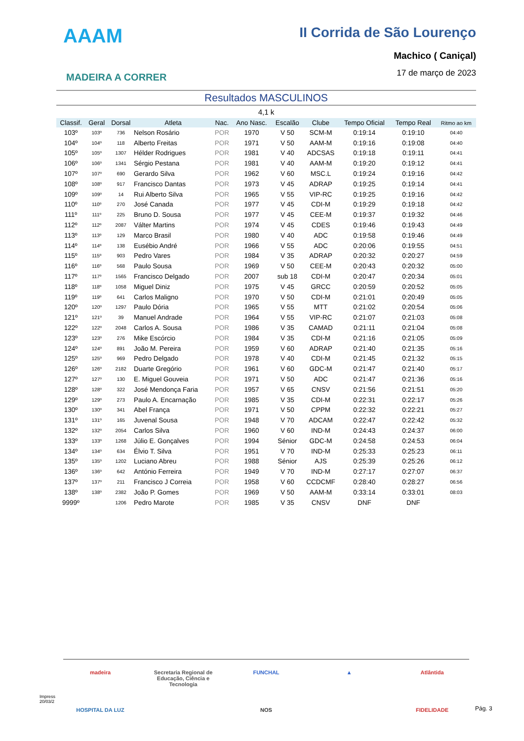AAAM
MADEIRA A CORRER
II Corrida de São Lourenço
Machico ( Caniçal)
17 de março de 2023
Resultados MASCULINOS
4,1 k
| Classif. | Geral | Dorsal | Atleta | Nac. | Ano Nasc. | Escalão | Clube | Tempo Oficial | Tempo Real | Ritmo ao km |
| --- | --- | --- | --- | --- | --- | --- | --- | --- | --- | --- |
| 103º | 103º | 736 | Nelson Rosário | POR | 1970 | V 50 | SCM-M | 0:19:14 | 0:19:10 | 04:40 |
| 104º | 104º | 118 | Alberto Freitas | POR | 1971 | V 50 | AAM-M | 0:19:16 | 0:19:08 | 04:40 |
| 105º | 105º | 1307 | Hélder Rodrigues | POR | 1981 | V 40 | ADCSAS | 0:19:18 | 0:19:11 | 04:41 |
| 106º | 106º | 1341 | Sérgio Pestana | POR | 1981 | V 40 | AAM-M | 0:19:20 | 0:19:12 | 04:41 |
| 107º | 107º | 690 | Gerardo Silva | POR | 1962 | V 60 | MSC.L | 0:19:24 | 0:19:16 | 04:42 |
| 108º | 108º | 917 | Francisco Dantas | POR | 1973 | V 45 | ADRAP | 0:19:25 | 0:19:14 | 04:41 |
| 109º | 109º | 14 | Rui Alberto Silva | POR | 1965 | V 55 | VIP-RC | 0:19:25 | 0:19:16 | 04:42 |
| 110º | 110º | 270 | José Canada | POR | 1977 | V 45 | CDI-M | 0:19:29 | 0:19:18 | 04:42 |
| 111º | 111º | 225 | Bruno D. Sousa | POR | 1977 | V 45 | CEE-M | 0:19:37 | 0:19:32 | 04:46 |
| 112º | 112º | 2087 | Válter Martins | POR | 1974 | V 45 | CDES | 0:19:46 | 0:19:43 | 04:49 |
| 113º | 113º | 129 | Marco Brasil | POR | 1980 | V 40 | ADC | 0:19:58 | 0:19:46 | 04:49 |
| 114º | 114º | 138 | Eusébio André | POR | 1966 | V 55 | ADC | 0:20:06 | 0:19:55 | 04:51 |
| 115º | 115º | 903 | Pedro Vares | POR | 1984 | V 35 | ADRAP | 0:20:32 | 0:20:27 | 04:59 |
| 116º | 116º | 568 | Paulo Sousa | POR | 1969 | V 50 | CEE-M | 0:20:43 | 0:20:32 | 05:00 |
| 117º | 117º | 1565 | Francisco Delgado | POR | 2007 | sub 18 | CDI-M | 0:20:47 | 0:20:34 | 05:01 |
| 118º | 118º | 1058 | Miguel Diniz | POR | 1975 | V 45 | GRCC | 0:20:59 | 0:20:52 | 05:05 |
| 119º | 119º | 641 | Carlos Maligno | POR | 1970 | V 50 | CDI-M | 0:21:01 | 0:20:49 | 05:05 |
| 120º | 120º | 1297 | Paulo Dória | POR | 1965 | V 55 | MTT | 0:21:02 | 0:20:54 | 05:06 |
| 121º | 121º | 39 | Manuel Andrade | POR | 1964 | V 55 | VIP-RC | 0:21:07 | 0:21:03 | 05:08 |
| 122º | 122º | 2048 | Carlos A. Sousa | POR | 1986 | V 35 | CAMAD | 0:21:11 | 0:21:04 | 05:08 |
| 123º | 123º | 276 | Mike Escórcio | POR | 1984 | V 35 | CDI-M | 0:21:16 | 0:21:05 | 05:09 |
| 124º | 124º | 891 | João M. Pereira | POR | 1959 | V 60 | ADRAP | 0:21:40 | 0:21:35 | 05:16 |
| 125º | 125º | 969 | Pedro Delgado | POR | 1978 | V 40 | CDI-M | 0:21:45 | 0:21:32 | 05:15 |
| 126º | 126º | 2182 | Duarte Gregório | POR | 1961 | V 60 | GDC-M | 0:21:47 | 0:21:40 | 05:17 |
| 127º | 127º | 130 | E. Miguel Gouveia | POR | 1971 | V 50 | ADC | 0:21:47 | 0:21:36 | 05:16 |
| 128º | 128º | 322 | José Mendonça Faria | POR | 1957 | V 65 | CNSV | 0:21:56 | 0:21:51 | 05:20 |
| 129º | 129º | 273 | Paulo A. Encarnação | POR | 1985 | V 35 | CDI-M | 0:22:31 | 0:22:17 | 05:26 |
| 130º | 130º | 341 | Abel França | POR | 1971 | V 50 | CPPM | 0:22:32 | 0:22:21 | 05:27 |
| 131º | 131º | 165 | Juvenal Sousa | POR | 1948 | V 70 | ADCAM | 0:22:47 | 0:22:42 | 05:32 |
| 132º | 132º | 2054 | Carlos Silva | POR | 1960 | V 60 | IND-M | 0:24:43 | 0:24:37 | 06:00 |
| 133º | 133º | 1268 | Júlio E. Gonçalves | POR | 1994 | Sénior | GDC-M | 0:24:58 | 0:24:53 | 06:04 |
| 134º | 134º | 634 | Élvio T. Silva | POR | 1951 | V 70 | IND-M | 0:25:33 | 0:25:23 | 06:11 |
| 135º | 135º | 1202 | Luciano Abreu | POR | 1988 | Sénior | AJS | 0:25:39 | 0:25:26 | 06:12 |
| 136º | 136º | 642 | António Ferreira | POR | 1949 | V 70 | IND-M | 0:27:17 | 0:27:07 | 06:37 |
| 137º | 137º | 211 | Francisco J Correia | POR | 1958 | V 60 | CCDCMF | 0:28:40 | 0:28:27 | 06:56 |
| 138º | 138º | 2382 | João P. Gomes | POR | 1969 | V 50 | AAM-M | 0:33:14 | 0:33:01 | 08:03 |
| 9999º | | 1206 | Pedro Marote | POR | 1985 | V 35 | CNSV | DNF | DNF | |
madeira Secretaria Regional de Educação, Ciência e Tecnologia FUNCHAL ▲ Atlântida HOSPITAL DA LUZ NOS FIDELIDADE
Impress
20/03/2
Pág. 3